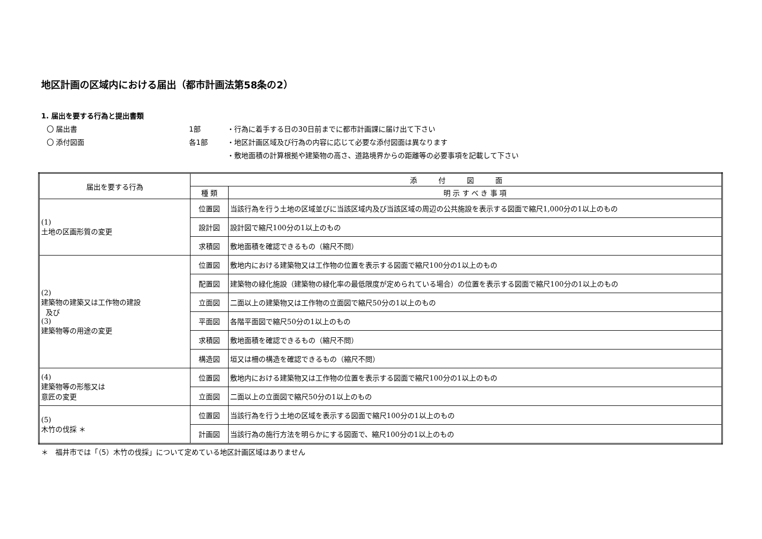地区計画の区域内における届出（都市計画法第58条の2）
1. 届出を要する行為と提出書類
〇 届出書 1部 ・行為に着手する日の30日前までに都市計画課に届け出て下さい
〇 添付図面 各1部 ・地区計画区域及び行為の内容に応じて必要な添付図面は異なります
・敷地面積の計算根拠や建築物の高さ、道路境界からの距離等の必要事項を記載して下さい
| 届出を要する行為 | 添 付 図 面 | |
| --- | --- | --- |
| | 種 類 | 明 示 す べ き 事 項 |
| (1) 土地の区画形質の変更 | 位置図 | 当該行為を行う土地の区域並びに当該区域内及び当該区域の周辺の公共施設を表示する図面で縮尺1,000分の1以上のもの |
| | 設計図 | 設計図で縮尺100分の1以上のもの |
| | 求積図 | 敷地面積を確認できるもの（縮尺不問） |
| (2) 建築物の建築又は工作物の建設 及び (3) 建築物等の用途の変更 | 位置図 | 敷地内における建築物又は工作物の位置を表示する図面で縮尺100分の1以上のもの |
| | 配置図 | 建築物の緑化施設（建築物の緑化率の最低限度が定められている場合）の位置を表示する図面で縮尺100分の1以上のもの |
| | 立面図 | 二面以上の建築物又は工作物の立面図で縮尺50分の1以上のもの |
| | 平面図 | 各階平面図で縮尺50分の1以上のもの |
| | 求積図 | 敷地面積を確認できるもの（縮尺不問） |
| | 構造図 | 垣又は柵の構造を確認できるもの（縮尺不問） |
| (4) 建築物等の形態又は 意匠の変更 | 位置図 | 敷地内における建築物又は工作物の位置を表示する図面で縮尺100分の1以上のもの |
| | 立面図 | 二面以上の立面図で縮尺50分の1以上のもの |
| (5) 木竹の伐採 ＊ | 位置図 | 当該行為を行う土地の区域を表示する図面で縮尺100分の1以上のもの |
| | 計画図 | 当該行為の施行方法を明らかにする図面で、縮尺100分の1以上のもの |
＊　福井市では「（5）木竹の伐採」について定めている地区計画区域はありません